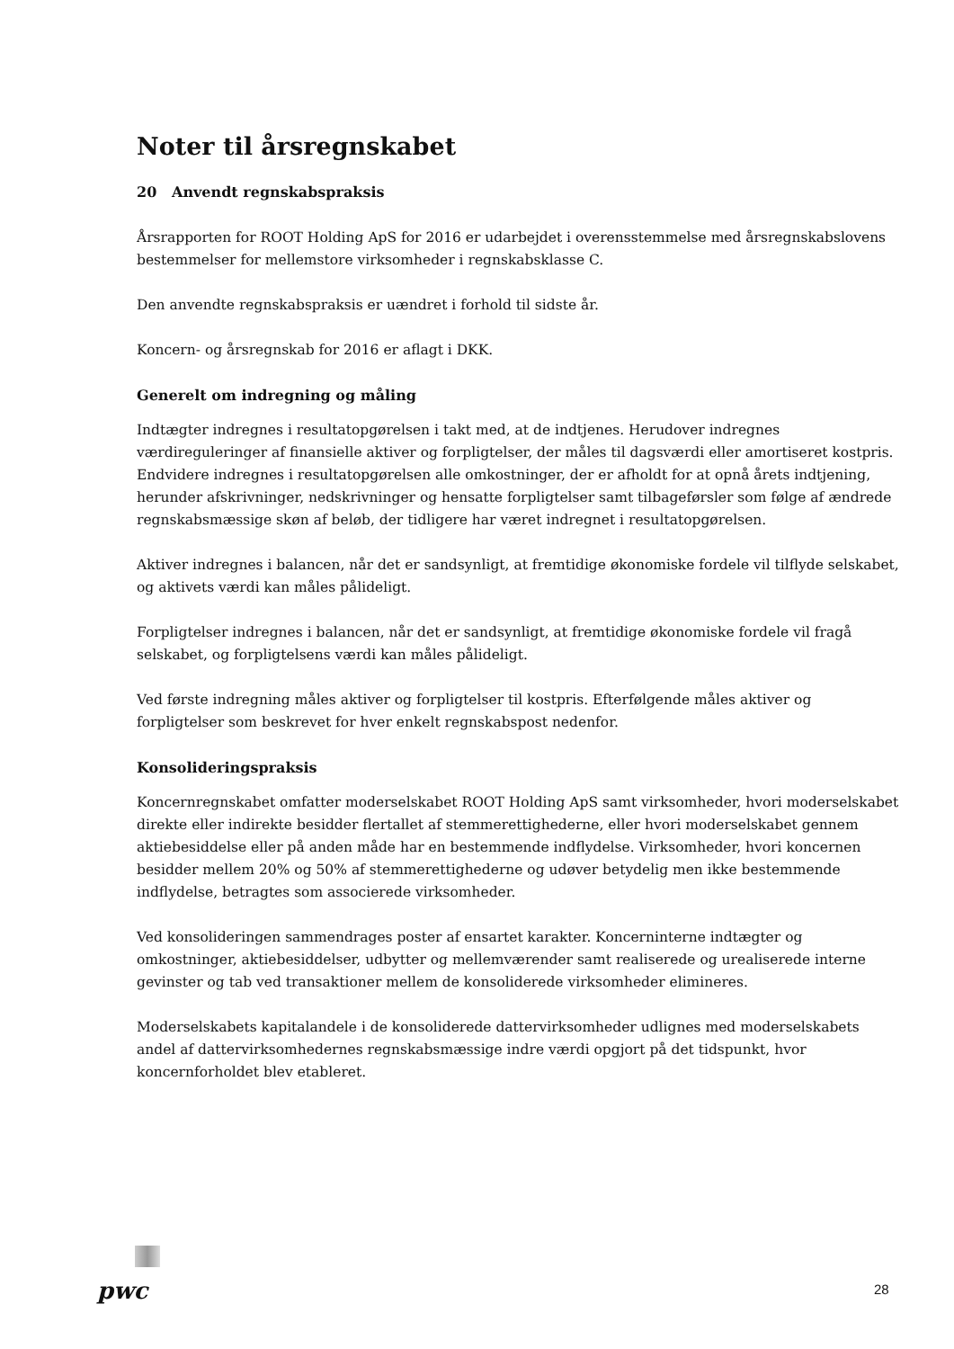Noter til årsregnskabet
20 Anvendt regnskabspraksis
Årsrapporten for ROOT Holding ApS for 2016 er udarbejdet i overensstemmelse med årsregnskabslovens bestemmelser for mellemstore virksomheder i regnskabsklasse C.
Den anvendte regnskabspraksis er uændret i forhold til sidste år.
Koncern- og årsregnskab for 2016 er aflagt i DKK.
Generelt om indregning og måling
Indtægter indregnes i resultatopgørelsen i takt med, at de indtjenes. Herudover indregnes værdireguleringer af finansielle aktiver og forpligtelser, der måles til dagsværdi eller amortiseret kostpris. Endvidere indregnes i resultatopgørelsen alle omkostninger, der er afholdt for at opnå årets indtjening, herunder afskrivninger, nedskrivninger og hensatte forpligtelser samt tilbageførsler som følge af ændrede regnskabsmæssige skøn af beløb, der tidligere har været indregnet i resultatopgørelsen.
Aktiver indregnes i balancen, når det er sandsynligt, at fremtidige økonomiske fordele vil tilflyde selskabet, og aktivets værdi kan måles pålideligt.
Forpligtelser indregnes i balancen, når det er sandsynligt, at fremtidige økonomiske fordele vil fragå selskabet, og forpligtelsens værdi kan måles pålideligt.
Ved første indregning måles aktiver og forpligtelser til kostpris. Efterfølgende måles aktiver og forpligtelser som beskrevet for hver enkelt regnskabspost nedenfor.
Konsolideringspraksis
Koncernregnskabet omfatter moderselskabet ROOT Holding ApS samt virksomheder, hvori moderselskabet direkte eller indirekte besidder flertallet af stemmerettighederne, eller hvori moderselskabet gennem aktiebesiddelse eller på anden måde har en bestemmende indflydelse. Virksomheder, hvori koncernen besidder mellem 20% og 50% af stemmerettighederne og udøver betydelig men ikke bestemmende indflydelse, betragtes som associerede virksomheder.
Ved konsolideringen sammendrages poster af ensartet karakter. Koncerninterne indtægter og omkostninger, aktiebesiddelser, udbytter og mellemværender samt realiserede og urealiserede interne gevinster og tab ved transaktioner mellem de konsoliderede virksomheder elimineres.
Moderselskabets kapitalandele i de konsoliderede dattervirksomheder udlignes med moderselskabets andel af dattervirksomhedernes regnskabsmæssige indre værdi opgjort på det tidspunkt, hvor koncernforholdet blev etableret.
pwc 28